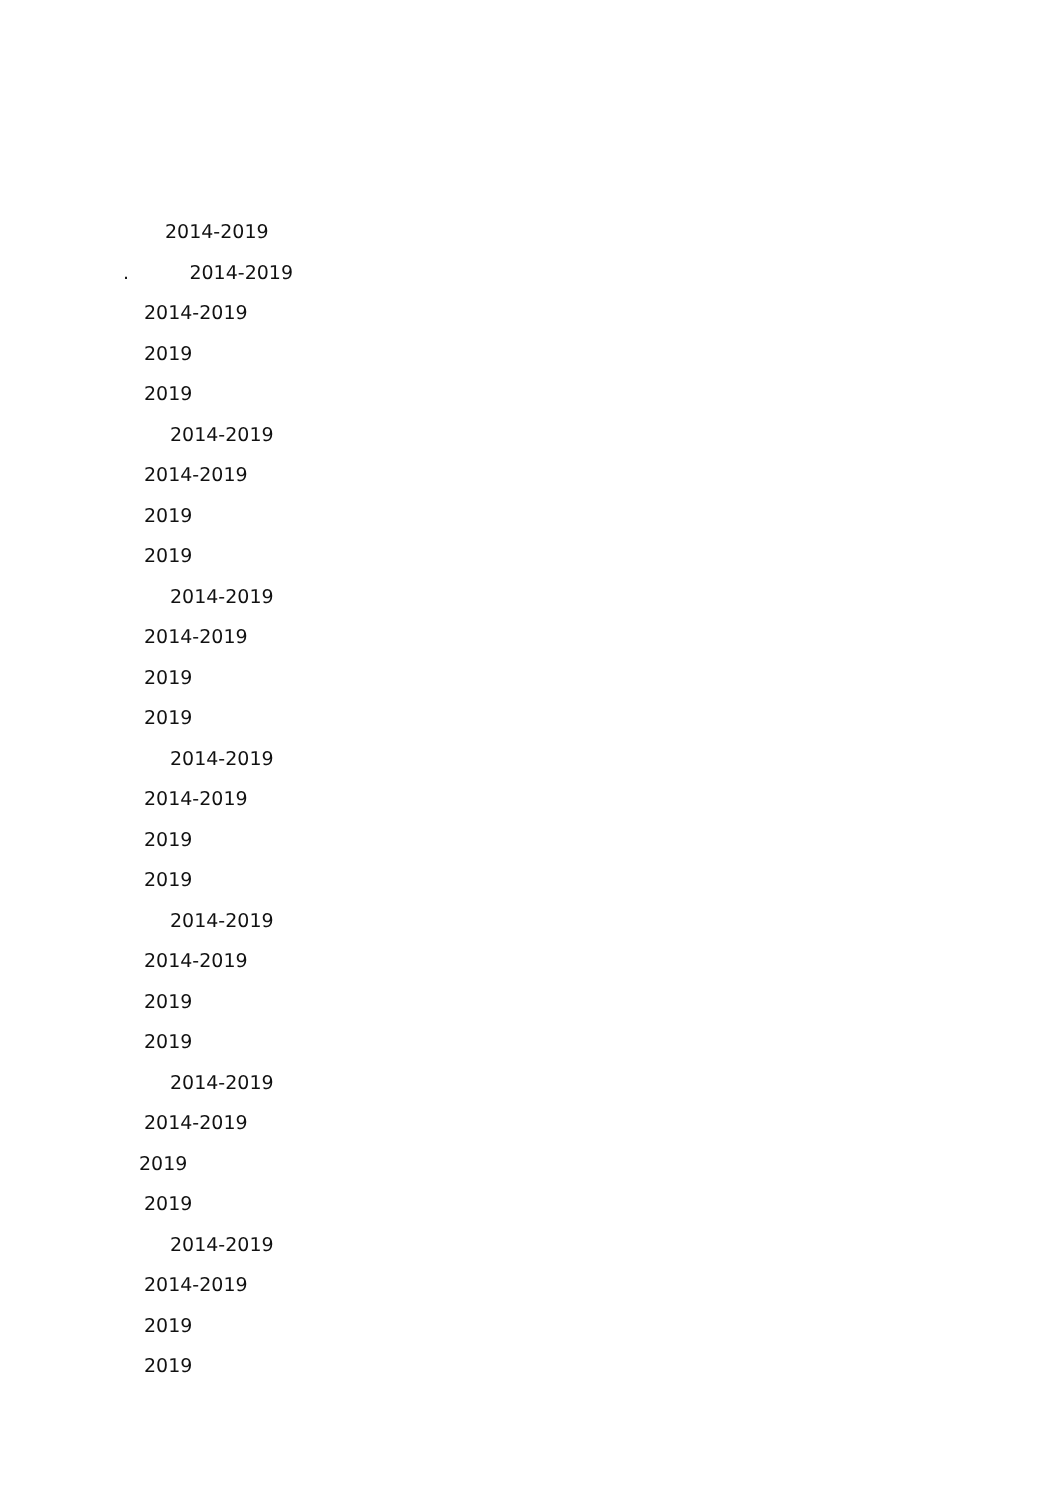2014-2019
. 2014-2019
2014-2019
2019
2019
2014-2019
2014-2019
2019
2019
2014-2019
2014-2019
2019
2019
2014-2019
2014-2019
2019
2019
2014-2019
2014-2019
2019
2019
2014-2019
2014-2019
2019
2019
2014-2019
2014-2019
2019
2019